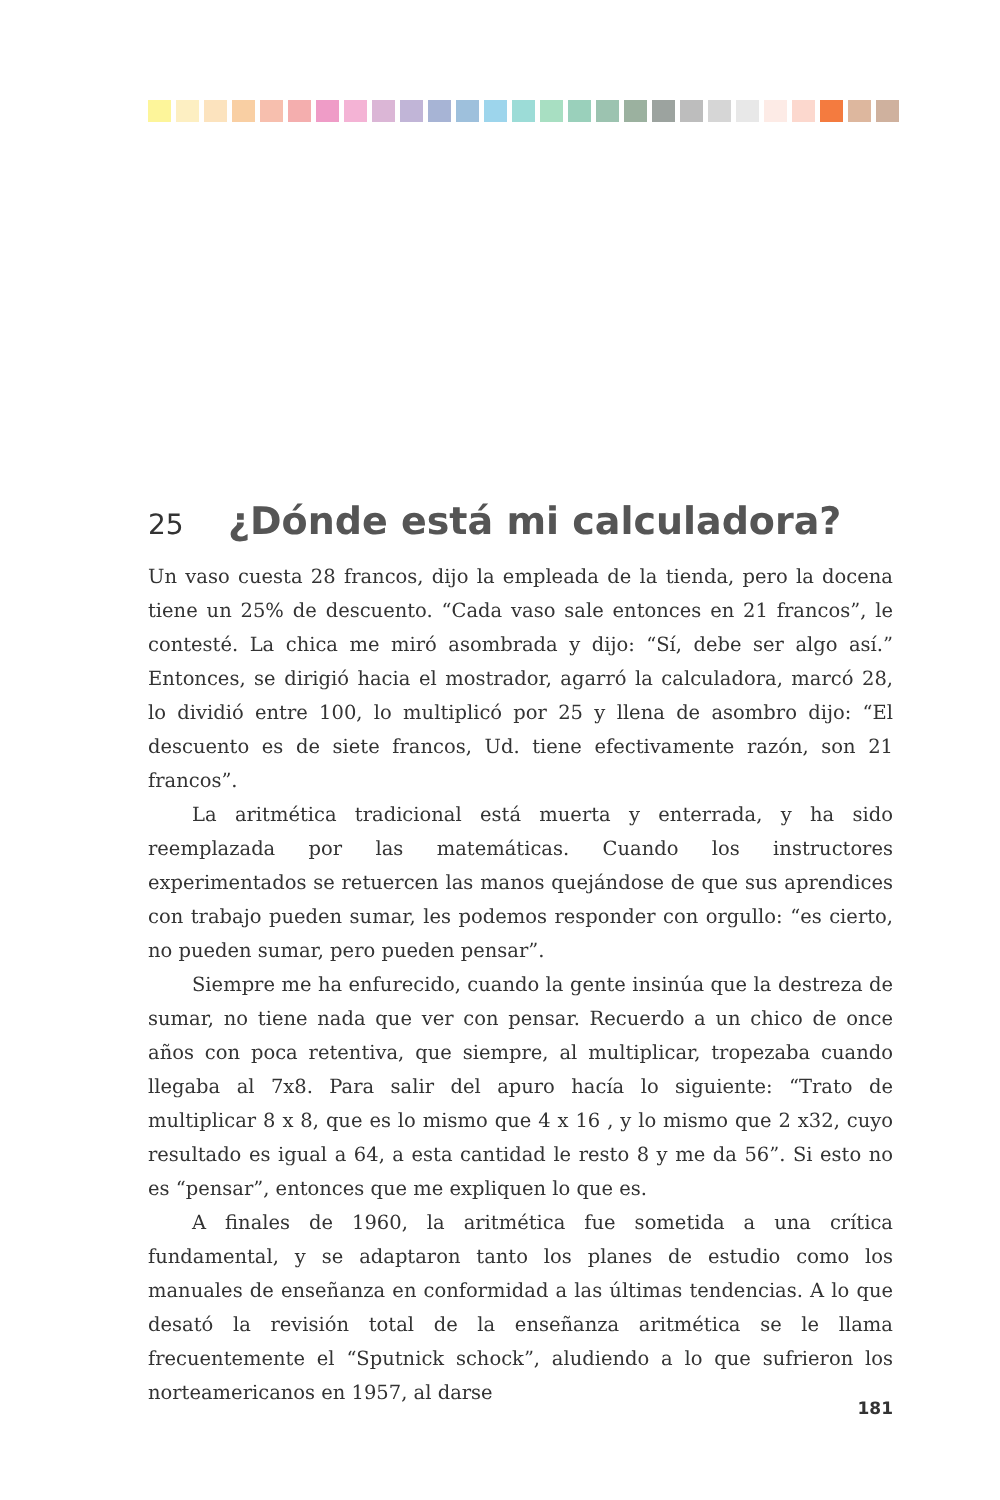25 ¿Dónde está mi calculadora?
Un vaso cuesta 28 francos, dijo la empleada de la tienda, pero la docena tiene un 25% de descuento. “Cada vaso sale entonces en 21 francos”, le contesté. La chica me miró asombrada y dijo: “Sí, debe ser algo así.” Entonces, se dirigió hacia el mostrador, agarró la calculadora, marcó 28, lo dividió entre 100, lo multiplicó por 25 y llena de asombro dijo: “El descuento es de siete francos, Ud. tiene efectivamente razón, son 21 francos”.
La aritmética tradicional está muerta y enterrada, y ha sido reemplazada por las matemáticas. Cuando los instructores experimentados se retuercen las manos quejándose de que sus aprendices con trabajo pueden sumar, les podemos responder con orgullo: “es cierto, no pueden sumar, pero pueden pensar”.
Siempre me ha enfurecido, cuando la gente insinúa que la destreza de sumar, no tiene nada que ver con pensar. Recuerdo a un chico de once años con poca retentiva, que siempre, al multiplicar, tropezaba cuando llegaba al 7x8. Para salir del apuro hacía lo siguiente: “Trato de multiplicar 8 x 8, que es lo mismo que 4 x 16 , y lo mismo que 2 x32, cuyo resultado es igual a 64, a esta cantidad le resto 8 y me da 56”. Si esto no es “pensar”, entonces que me expliquen lo que es.
A finales de 1960, la aritmética fue sometida a una crítica fundamental, y se adaptaron tanto los planes de estudio como los manuales de enseñanza en conformidad a las últimas tendencias. A lo que desató la revisión total de la enseñanza aritmética se le llama frecuentemente el “Sputnick schock”, aludiendo a lo que sufrieron los norteamericanos en 1957, al darse
181